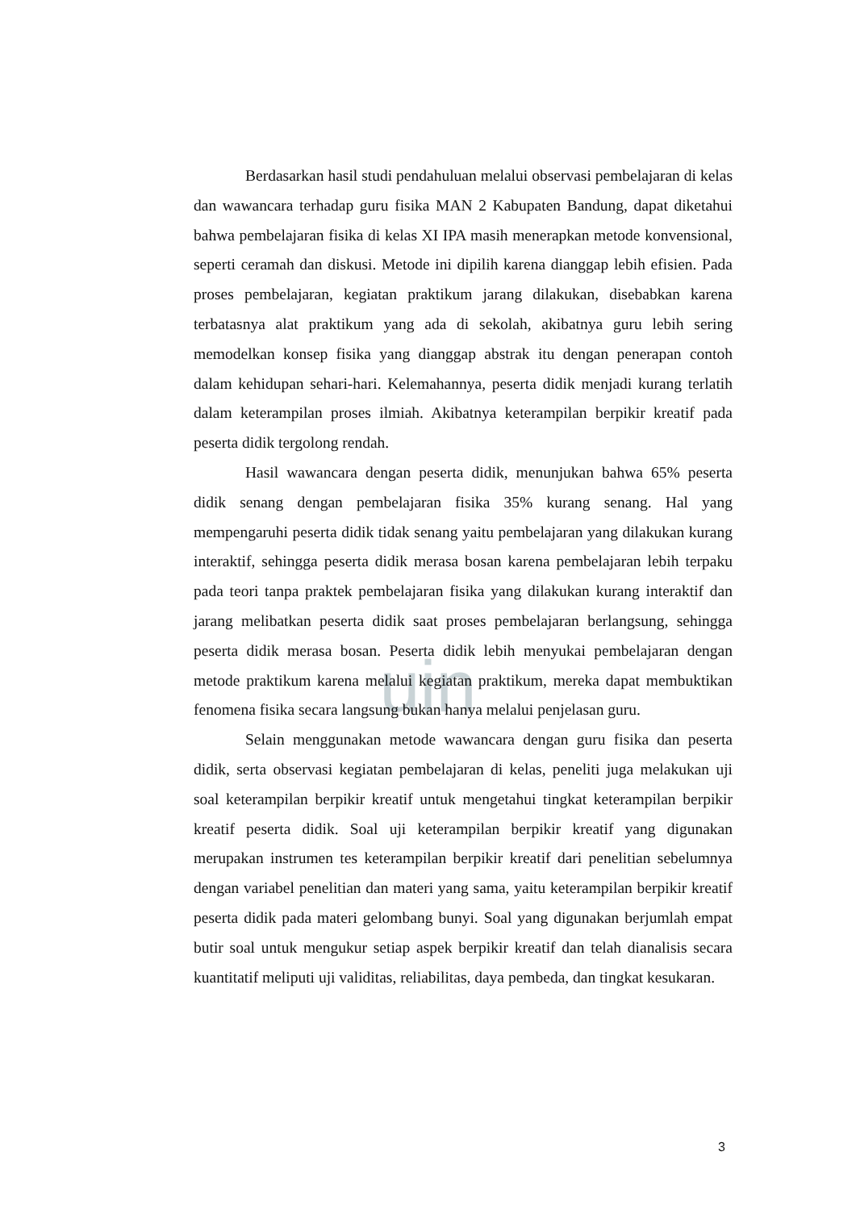uin
Berdasarkan hasil studi pendahuluan melalui observasi pembelajaran di kelas dan wawancara terhadap guru fisika MAN 2 Kabupaten Bandung, dapat diketahui bahwa pembelajaran fisika di kelas XI IPA masih menerapkan metode konvensional, seperti ceramah dan diskusi. Metode ini dipilih karena dianggap lebih efisien. Pada proses pembelajaran, kegiatan praktikum jarang dilakukan, disebabkan karena terbatasnya alat praktikum yang ada di sekolah, akibatnya guru lebih sering memodelkan konsep fisika yang dianggap abstrak itu dengan penerapan contoh dalam kehidupan sehari-hari. Kelemahannya, peserta didik menjadi kurang terlatih dalam keterampilan proses ilmiah. Akibatnya keterampilan berpikir kreatif pada peserta didik tergolong rendah.
Hasil wawancara dengan peserta didik, menunjukan bahwa 65% peserta didik senang dengan pembelajaran fisika 35% kurang senang. Hal yang mempengaruhi peserta didik tidak senang yaitu pembelajaran yang dilakukan kurang interaktif, sehingga peserta didik merasa bosan karena pembelajaran lebih terpaku pada teori tanpa praktek pembelajaran fisika yang dilakukan kurang interaktif dan jarang melibatkan peserta didik saat proses pembelajaran berlangsung, sehingga peserta didik merasa bosan. Peserta didik lebih menyukai pembelajaran dengan metode praktikum karena melalui kegiatan praktikum, mereka dapat membuktikan fenomena fisika secara langsung bukan hanya melalui penjelasan guru.
Selain menggunakan metode wawancara dengan guru fisika dan peserta didik, serta observasi kegiatan pembelajaran di kelas, peneliti juga melakukan uji soal keterampilan berpikir kreatif untuk mengetahui tingkat keterampilan berpikir kreatif peserta didik. Soal uji keterampilan berpikir kreatif yang digunakan merupakan instrumen tes keterampilan berpikir kreatif dari penelitian sebelumnya dengan variabel penelitian dan materi yang sama, yaitu keterampilan berpikir kreatif peserta didik pada materi gelombang bunyi. Soal yang digunakan berjumlah empat butir soal untuk mengukur setiap aspek berpikir kreatif dan telah dianalisis secara kuantitatif meliputi uji validitas, reliabilitas, daya pembeda, dan tingkat kesukaran.
3